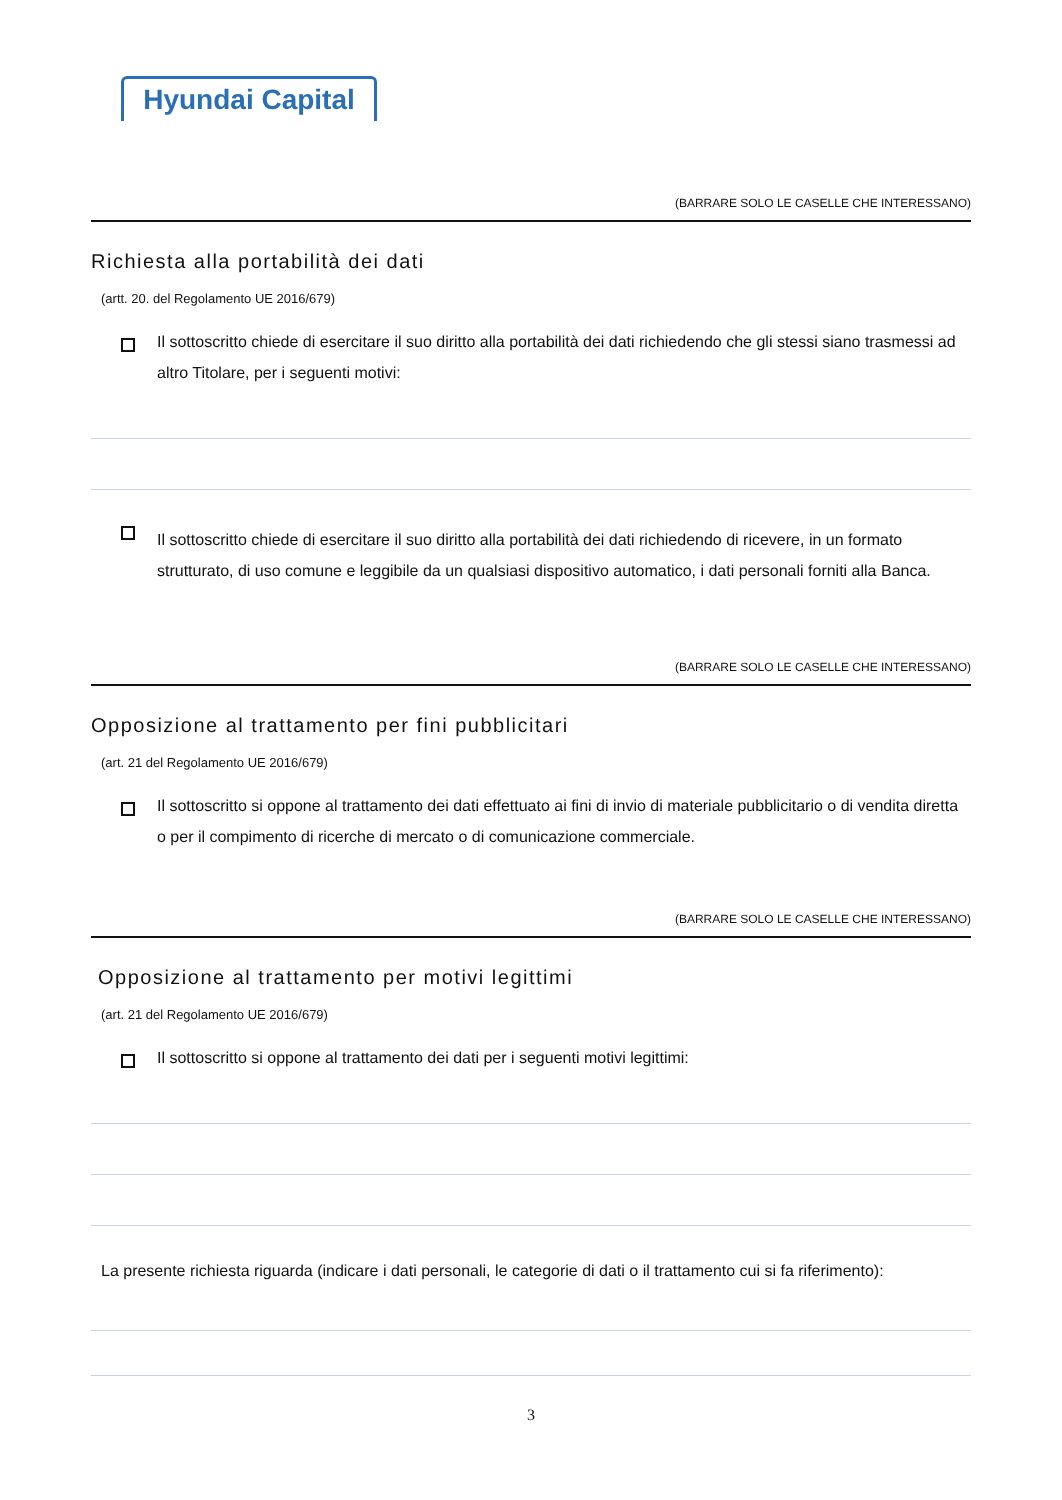Hyundai Capital
(BARRARE SOLO LE CASELLE CHE INTERESSANO)
Richiesta alla portabilità dei dati
(artt. 20. del Regolamento UE 2016/679)
Il sottoscritto chiede di esercitare il suo diritto alla portabilità dei dati richiedendo che gli stessi siano trasmessi ad altro Titolare, per i seguenti motivi:
Il sottoscritto chiede di esercitare il suo diritto alla portabilità dei dati richiedendo di ricevere, in un formato strutturato, di uso comune e leggibile da un qualsiasi dispositivo automatico, i dati personali forniti alla Banca.
(BARRARE SOLO LE CASELLE CHE INTERESSANO)
Opposizione al trattamento per fini pubblicitari
(art. 21 del Regolamento UE 2016/679)
Il sottoscritto si oppone al trattamento dei dati effettuato ai fini di invio di materiale pubblicitario o di vendita diretta o per il compimento di ricerche di mercato o di comunicazione commerciale.
(BARRARE SOLO LE CASELLE CHE INTERESSANO)
Opposizione al trattamento per motivi legittimi
(art. 21 del Regolamento UE 2016/679)
Il sottoscritto si oppone al trattamento dei dati per i seguenti motivi legittimi:
La presente richiesta riguarda (indicare i dati personali, le categorie di dati o il trattamento cui si fa riferimento):
3